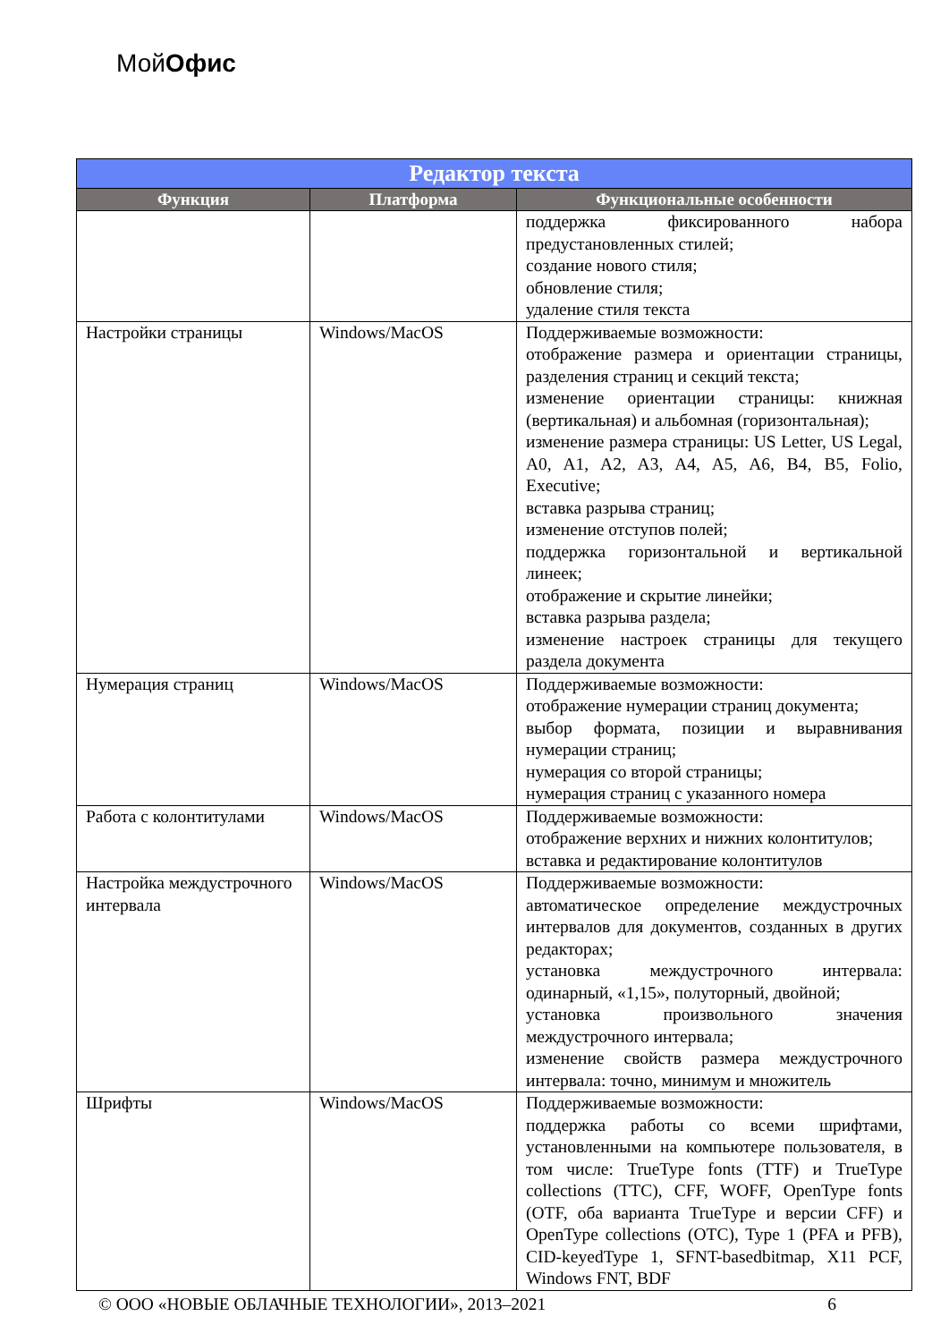МойОфис
| Редактор текста | | |
| --- | --- | --- |
| Функция | Платформа | Функциональные особенности |
| | | поддержка фиксированного набора предустановленных стилей; создание нового стиля; обновление стиля; удаление стиля текста |
| Настройки страницы | Windows/MacOS | Поддерживаемые возможности: отображение размера и ориентации страницы, разделения страниц и секций текста; изменение ориентации страницы: книжная (вертикальная) и альбомная (горизонтальная); изменение размера страницы: US Letter, US Legal, A0, A1, A2, A3, A4, A5, A6, B4, B5, Folio, Executive; вставка разрыва страниц; изменение отступов полей; поддержка горизонтальной и вертикальной линеек; отображение и скрытие линейки; вставка разрыва раздела; изменение настроек страницы для текущего раздела документа |
| Нумерация страниц | Windows/MacOS | Поддерживаемые возможности: отображение нумерации страниц документа; выбор формата, позиции и выравнивания нумерации страниц; нумерация со второй страницы; нумерация страниц с указанного номера |
| Работа с колонтитулами | Windows/MacOS | Поддерживаемые возможности: отображение верхних и нижних колонтитулов; вставка и редактирование колонтитулов |
| Настройка междустрочного интервала | Windows/MacOS | Поддерживаемые возможности: автоматическое определение междустрочных интервалов для документов, созданных в других редакторах; установка междустрочного интервала: одинарный, «1,15», полуторный, двойной; установка произвольного значения междустрочного интервала; изменение свойств размера междустрочного интервала: точно, минимум и множитель |
| Шрифты | Windows/MacOS | Поддерживаемые возможности: поддержка работы со всеми шрифтами, установленными на компьютере пользователя, в том числе: TrueType fonts (TTF) и TrueType collections (TTC), CFF, WOFF, OpenType fonts (OTF, оба варианта TrueType и версии CFF) и OpenType collections (OTC), Type 1 (PFA и PFB), CID-keyedType 1, SFNT-basedbitmap, X11 PCF, Windows FNT, BDF |
© ООО «НОВЫЕ ОБЛАЧНЫЕ ТЕХНОЛОГИИ», 2013–2021 6